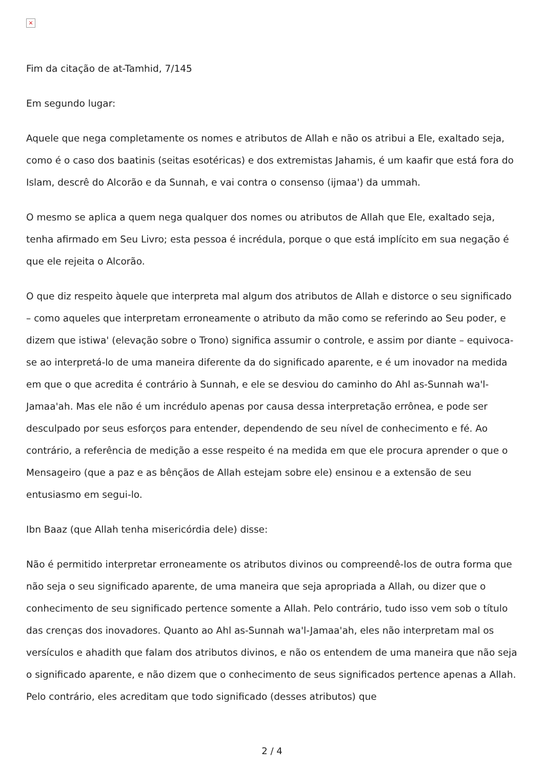×
Fim da citação de at-Tamhid, 7/145
Em segundo lugar:
Aquele que nega completamente os nomes e atributos de Allah e não os atribui a Ele, exaltado seja, como é o caso dos baatinis (seitas esotéricas) e dos extremistas Jahamis, é um kaafir que está fora do Islam, descrê do Alcorão e da Sunnah, e vai contra o consenso (ijmaa') da ummah.
O mesmo se aplica a quem nega qualquer dos nomes ou atributos de Allah que Ele, exaltado seja, tenha afirmado em Seu Livro; esta pessoa é incrédula, porque o que está implícito em sua negação é que ele rejeita o Alcorão.
O que diz respeito àquele que interpreta mal algum dos atributos de Allah e distorce o seu significado – como aqueles que interpretam erroneamente o atributo da mão como se referindo ao Seu poder, e dizem que istiwa' (elevação sobre o Trono) significa assumir o controle, e assim por diante – equivoca-se ao interpretá-lo de uma maneira diferente da do significado aparente, e é um inovador na medida em que o que acredita é contrário à Sunnah, e ele se desviou do caminho do Ahl as-Sunnah wa'l-Jamaa'ah. Mas ele não é um incrédulo apenas por causa dessa interpretação errônea, e pode ser desculpado por seus esforços para entender, dependendo de seu nível de conhecimento e fé. Ao contrário, a referência de medição a esse respeito é na medida em que ele procura aprender o que o Mensageiro (que a paz e as bênçãos de Allah estejam sobre ele) ensinou e a extensão de seu entusiasmo em segui-lo.
Ibn Baaz (que Allah tenha misericórdia dele) disse:
Não é permitido interpretar erroneamente os atributos divinos ou compreendê-los de outra forma que não seja o seu significado aparente, de uma maneira que seja apropriada a Allah, ou dizer que o conhecimento de seu significado pertence somente a Allah. Pelo contrário, tudo isso vem sob o título das crenças dos inovadores. Quanto ao Ahl as-Sunnah wa'l-Jamaa'ah, eles não interpretam mal os versículos e ahadith que falam dos atributos divinos, e não os entendem de uma maneira que não seja o significado aparente, e não dizem que o conhecimento de seus significados pertence apenas a Allah. Pelo contrário, eles acreditam que todo significado (desses atributos) que
2 / 4